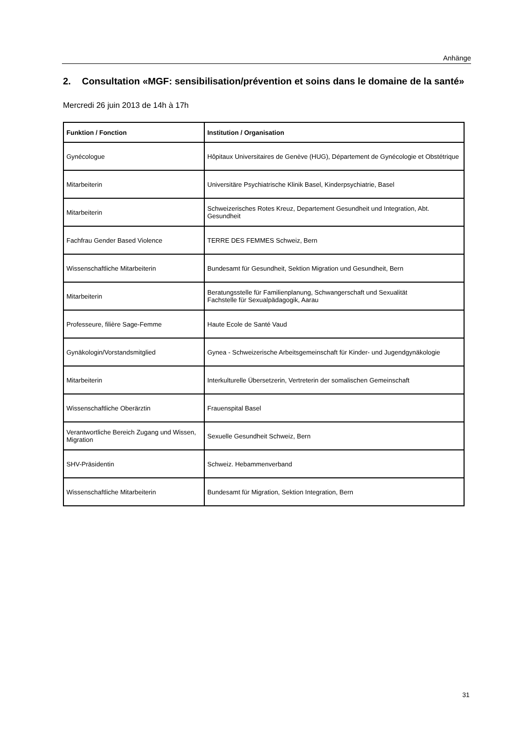Anhänge
2. Consultation «MGF: sensibilisation/prévention et soins dans le domaine de la santé»
Mercredi 26 juin 2013 de 14h à 17h
| Funktion / Fonction | Institution / Organisation |
| --- | --- |
| Gynécologue | Hôpitaux Universitaires de Genève (HUG), Département de Gynécologie et Obstétrique |
| Mitarbeiterin | Universitäre Psychiatrische Klinik Basel, Kinderpsychiatrie, Basel |
| Mitarbeiterin | Schweizerisches Rotes Kreuz, Departement Gesundheit und Integration, Abt. Gesundheit |
| Fachfrau Gender Based Violence | TERRE DES FEMMES Schweiz, Bern |
| Wissenschaftliche Mitarbeiterin | Bundesamt für Gesundheit, Sektion Migration und Gesundheit, Bern |
| Mitarbeiterin | Beratungsstelle für Familienplanung, Schwangerschaft und Sexualität Fachstelle für Sexualpädagogik, Aarau |
| Professeure, filière Sage-Femme | Haute Ecole de Santé Vaud |
| Gynäkologin/Vorstandsmitglied | Gynea - Schweizerische Arbeitsgemeinschaft für Kinder- und Jugendgynäkologie |
| Mitarbeiterin | Interkulturelle Übersetzerin, Vertreterin der somalischen Gemeinschaft |
| Wissenschaftliche Oberärztin | Frauenspital Basel |
| Verantwortliche Bereich Zugang und Wissen, Migration | Sexuelle Gesundheit Schweiz, Bern |
| SHV-Präsidentin | Schweiz. Hebammenverband |
| Wissenschaftliche Mitarbeiterin | Bundesamt für Migration, Sektion Integration, Bern |
31